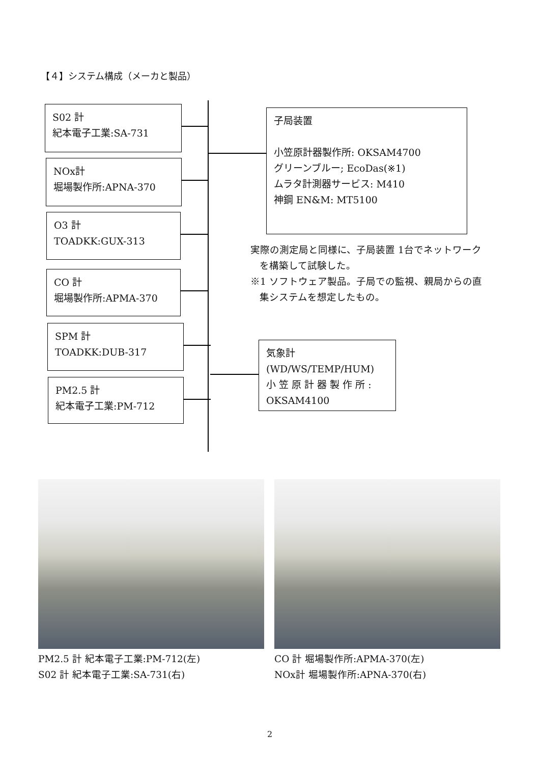【４】システム構成（メーカと製品）
S02 計
紀本電子工業:SA-731
NOx計
堀場製作所:APNA-370
O3 計
TOADKK:GUX-313
CO 計
堀場製作所:APMA-370
SPM 計
TOADKK:DUB-317
PM2.5 計
紀本電子工業:PM-712
子局装置
小笠原計器製作所: OKSAM4700
グリーンブルー; EcoDas(※1)
ムラタ計測器サービス: M410
神鋼 EN&M: MT5100
実際の測定局と同様に、子局装置 1台でネットワーク
を構築して試験した。
※1 ソフトウェア製品。子局での監視、親局からの直
集システムを想定したもの。
気象計
(WD/WS/TEMP/HUM)
小 笠 原 計 器 製 作 所 :
OKSAM4100
PM2.5 計 紀本電子工業:PM-712(左)
S02 計 紀本電子工業:SA-731(右)
CO 計 堀場製作所:APMA-370(左)
NOx計 堀場製作所:APNA-370(右)
2